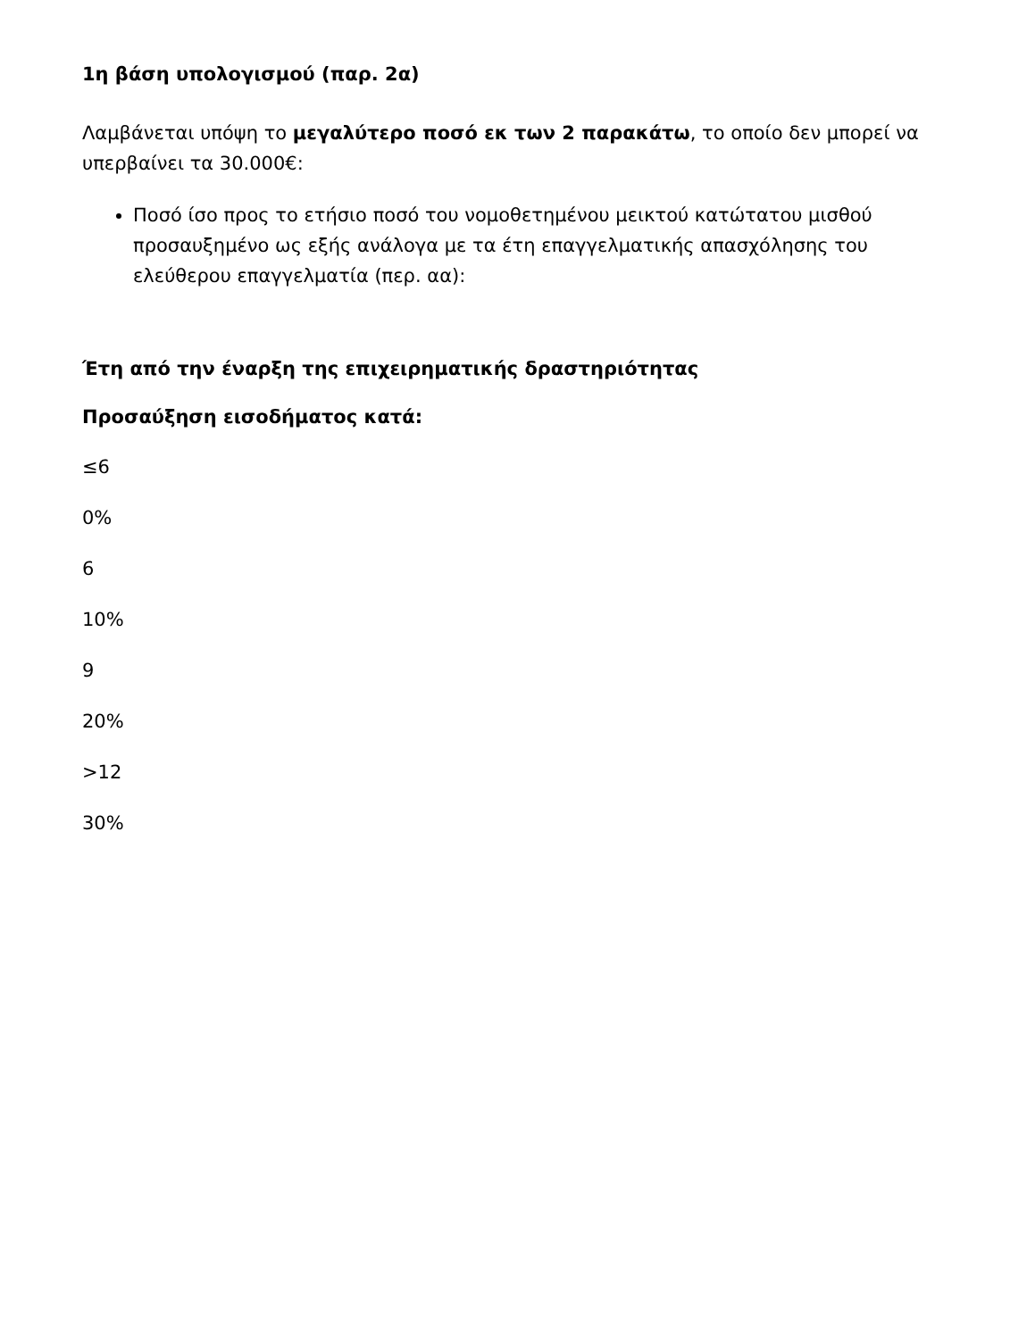1η βάση υπολογισμού (παρ. 2α)
Λαμβάνεται υπόψη το μεγαλύτερο ποσό εκ των 2 παρακάτω, το οποίο δεν μπορεί να υπερβαίνει τα 30.000€:
Ποσό ίσο προς το ετήσιο ποσό του νομοθετημένου μεικτού κατώτατου μισθού προσαυξημένο ως εξής ανάλογα με τα έτη επαγγελματικής απασχόλησης του ελεύθερου επαγγελματία (περ. αα):
Έτη από την έναρξη της επιχειρηματικής δραστηριότητας
Προσαύξηση εισοδήματος κατά:
≤6
0%
6
10%
9
20%
>12
30%